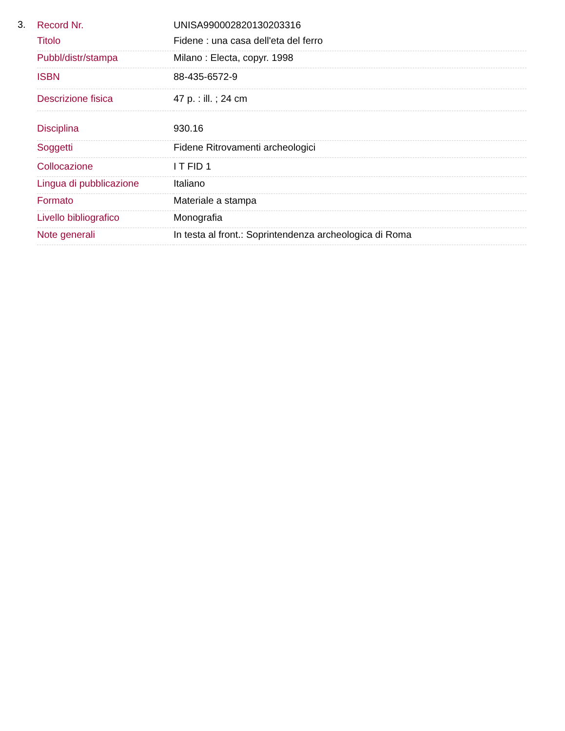3.
| Record Nr. | UNISA990002820130203316 |
| Titolo | Fidene : una casa dell'eta del ferro |
| Pubbl/distr/stampa | Milano : Electa, copyr. 1998 |
| ISBN | 88-435-6572-9 |
| Descrizione fisica | 47 p. : ill. ; 24 cm |
| Disciplina | 930.16 |
| Soggetti | Fidene Ritrovamenti archeologici |
| Collocazione | I T FID 1 |
| Lingua di pubblicazione | Italiano |
| Formato | Materiale a stampa |
| Livello bibliografico | Monografia |
| Note generali | In testa al front.: Soprintendenza archeologica di Roma |